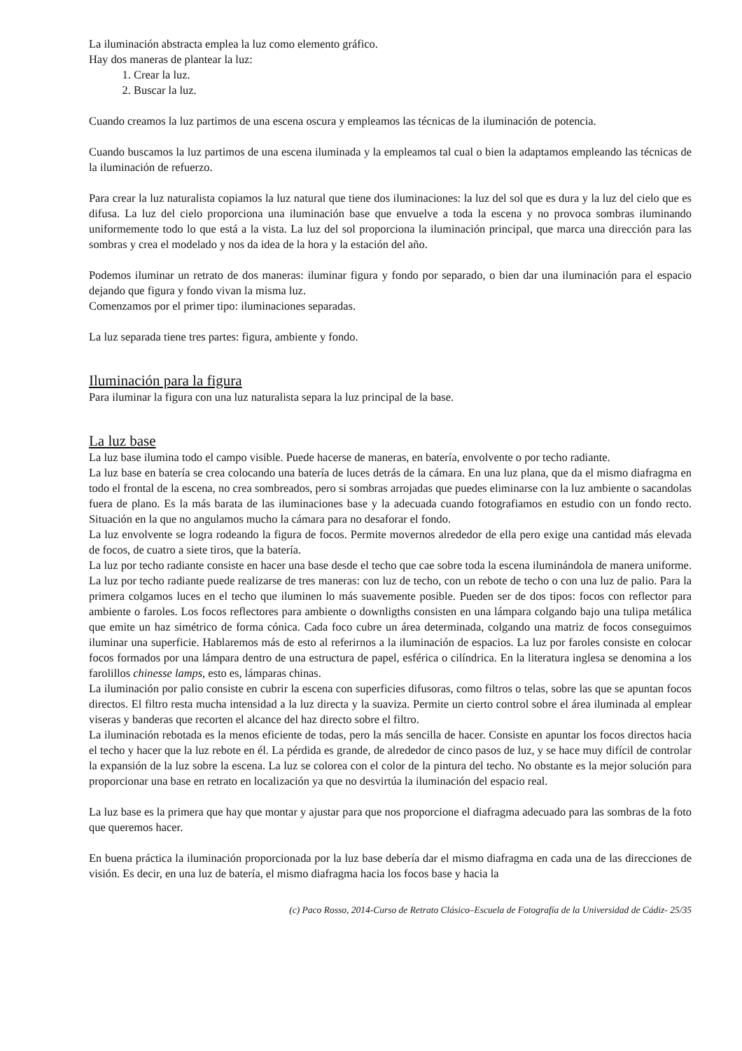La iluminación abstracta emplea la luz como elemento gráfico.
Hay dos maneras de plantear la luz:
1. Crear la luz.
2. Buscar la luz.
Cuando creamos la luz partimos de una escena oscura y empleamos las técnicas de la iluminación de potencia.
Cuando buscamos la luz partimos de una escena iluminada y la empleamos tal cual o bien la adaptamos empleando las técnicas de la iluminación de refuerzo.
Para crear la luz naturalista copiamos la luz natural que tiene dos iluminaciones: la luz del sol que es dura y la luz del cielo que es difusa. La luz del cielo proporciona una iluminación base que envuelve a toda la escena y no provoca sombras iluminando uniformemente todo lo que está a la vista. La luz del sol proporciona la iluminación principal, que marca una dirección para las sombras y crea el modelado y nos da idea de la hora y la estación del año.
Podemos iluminar un retrato de dos maneras: iluminar figura y fondo por separado, o bien dar una iluminación para el espacio dejando que figura y fondo vivan la misma luz.
Comenzamos por el primer tipo: iluminaciones separadas.
La luz separada tiene tres partes: figura, ambiente y fondo.
Iluminación para la figura
Para iluminar la figura con una luz naturalista separa la luz principal de la base.
La luz base
La luz base ilumina todo el campo visible. Puede hacerse de maneras, en batería, envolvente o por techo radiante.
La luz base en batería se crea colocando una batería de luces detrás de la cámara. En una luz plana, que da el mismo diafragma en todo el frontal de la escena, no crea sombreados, pero si sombras arrojadas que puedes eliminarse con la luz ambiente o sacandolas fuera de plano. Es la más barata de las iluminaciones base y la adecuada cuando fotografiamos en estudio con un fondo recto. Situación en la que no angulamos mucho la cámara para no desaforar el fondo.
La luz envolvente se logra rodeando la figura de focos. Permite movernos alrededor de ella pero exige una cantidad más elevada de focos, de cuatro a siete tiros, que la batería.
La luz por techo radiante consiste en hacer una base desde el techo que cae sobre toda la escena iluminándola de manera uniforme. La luz por techo radiante puede realizarse de tres maneras: con luz de techo, con un rebote de techo o con una luz de palio. Para la primera colgamos luces en el techo que iluminen lo más suavemente posible. Pueden ser de dos tipos: focos con reflector para ambiente o faroles. Los focos reflectores para ambiente o downligths consisten en una lámpara colgando bajo una tulipa metálica que emite un haz simétrico de forma cónica. Cada foco cubre un área determinada, colgando una matriz de focos conseguimos iluminar una superficie. Hablaremos más de esto al referirnos a la iluminación de espacios. La luz por faroles consiste en colocar focos formados por una lámpara dentro de una estructura de papel, esférica o cilíndrica. En la literatura inglesa se denomina a los farolillos chinesse lamps, esto es, lámparas chinas.
La iluminación por palio consiste en cubrir la escena con superficies difusoras, como filtros o telas, sobre las que se apuntan focos directos. El filtro resta mucha intensidad a la luz directa y la suaviza. Permite un cierto control sobre el área iluminada al emplear viseras y banderas que recorten el alcance del haz directo sobre el filtro.
La iluminación rebotada es la menos eficiente de todas, pero la más sencilla de hacer. Consiste en apuntar los focos directos hacia el techo y hacer que la luz rebote en él. La pérdida es grande, de alrededor de cinco pasos de luz, y se hace muy difícil de controlar la expansión de la luz sobre la escena. La luz se colorea con el color de la pintura del techo. No obstante es la mejor solución para proporcionar una base en retrato en localización ya que no desvirtúa la iluminación del espacio real.
La luz base es la primera que hay que montar y ajustar para que nos proporcione el diafragma adecuado para las sombras de la foto que queremos hacer.
En buena práctica la iluminación proporcionada por la luz base debería dar el mismo diafragma en cada una de las direcciones de visión. Es decir, en una luz de batería, el mismo diafragma hacia los focos base y hacia la
(c) Paco Rosso, 2014-Curso de Retrato Clásico–Escuela de Fotografía de la Universidad de Cádiz- 25/35